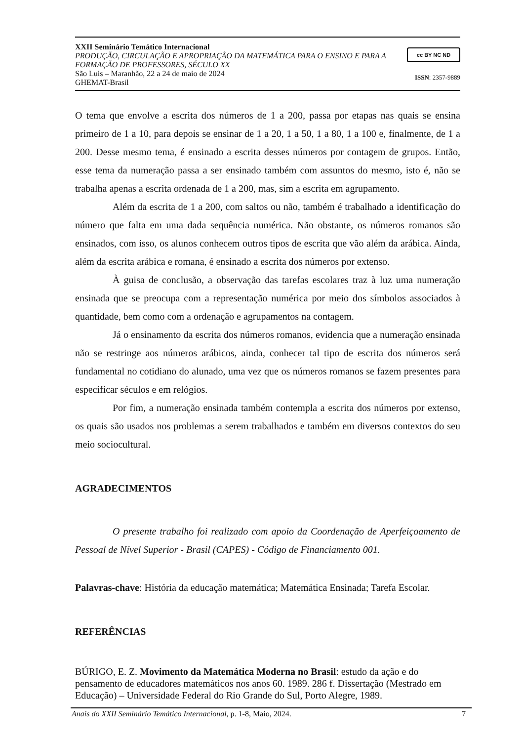XXII Seminário Temático Internacional
PRODUÇÃO, CIRCULAÇÃO E APROPRIAÇÃO DA MATEMÁTICA PARA O ENSINO E PARA A FORMAÇÃO DE PROFESSORES, SÉCULO XX
São Luis – Maranhão, 22 a 24 de maio de 2024
GHEMAT-Brasil
cc BY NC ND
ISSN: 2357-9889
O tema que envolve a escrita dos números de 1 a 200, passa por etapas nas quais se ensina primeiro de 1 a 10, para depois se ensinar de 1 a 20, 1 a 50, 1 a 80, 1 a 100 e, finalmente, de 1 a 200. Desse mesmo tema, é ensinado a escrita desses números por contagem de grupos. Então, esse tema da numeração passa a ser ensinado também com assuntos do mesmo, isto é, não se trabalha apenas a escrita ordenada de 1 a 200, mas, sim a escrita em agrupamento.
Além da escrita de 1 a 200, com saltos ou não, também é trabalhado a identificação do número que falta em uma dada sequência numérica. Não obstante, os números romanos são ensinados, com isso, os alunos conhecem outros tipos de escrita que vão além da arábica. Ainda, além da escrita arábica e romana, é ensinado a escrita dos números por extenso.
À guisa de conclusão, a observação das tarefas escolares traz à luz uma numeração ensinada que se preocupa com a representação numérica por meio dos símbolos associados à quantidade, bem como com a ordenação e agrupamentos na contagem.
Já o ensinamento da escrita dos números romanos, evidencia que a numeração ensinada não se restringe aos números arábicos, ainda, conhecer tal tipo de escrita dos números será fundamental no cotidiano do alunado, uma vez que os números romanos se fazem presentes para especificar séculos e em relógios.
Por fim, a numeração ensinada também contempla a escrita dos números por extenso, os quais são usados nos problemas a serem trabalhados e também em diversos contextos do seu meio sociocultural.
AGRADECIMENTOS
O presente trabalho foi realizado com apoio da Coordenação de Aperfeiçoamento de Pessoal de Nível Superior - Brasil (CAPES) - Código de Financiamento 001.
Palavras-chave: História da educação matemática; Matemática Ensinada; Tarefa Escolar.
REFERÊNCIAS
BÚRIGO, E. Z. Movimento da Matemática Moderna no Brasil: estudo da ação e do pensamento de educadores matemáticos nos anos 60. 1989. 286 f. Dissertação (Mestrado em Educação) – Universidade Federal do Rio Grande do Sul, Porto Alegre, 1989.
Anais do XXII Seminário Temático Internacional, p. 1-8, Maio, 2024. 7